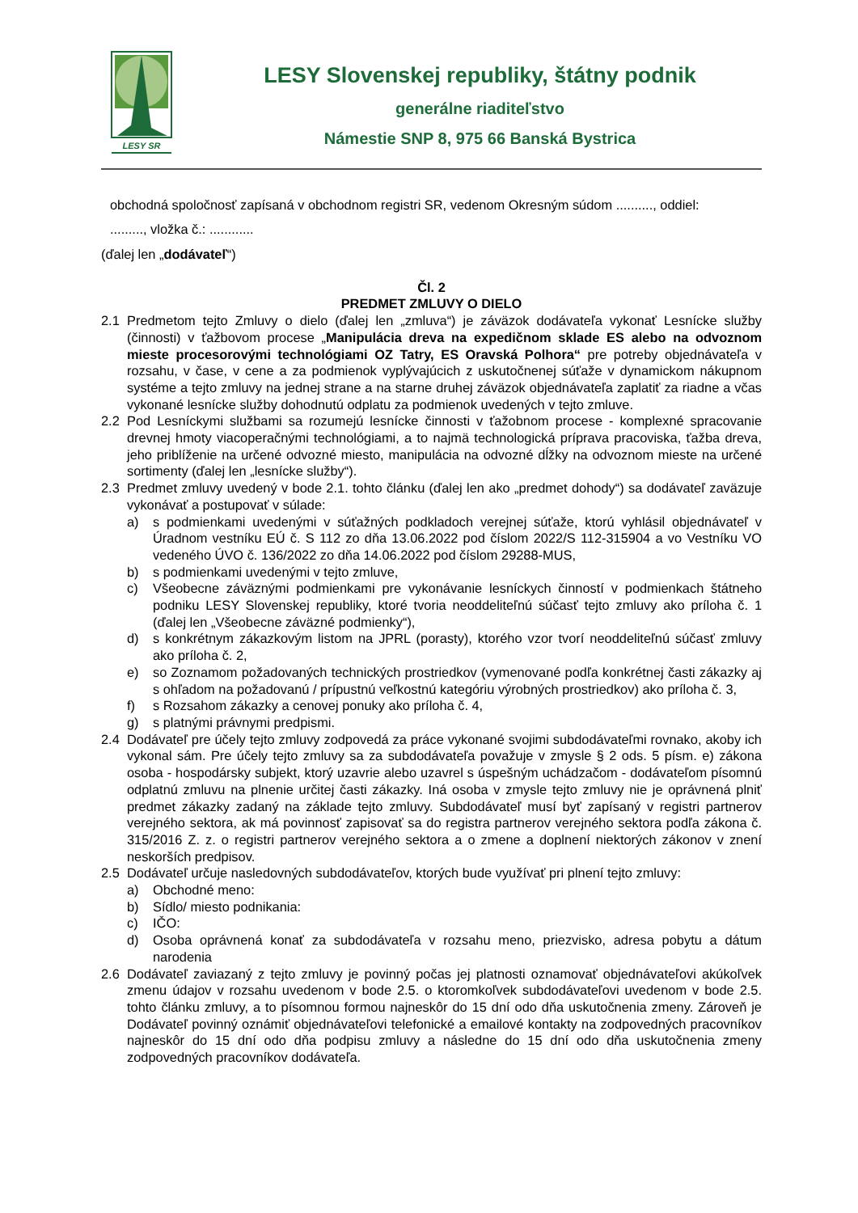LESY SR
LESY Slovenskej republiky, štátny podnik
generálne riaditeľstvo
Námestie SNP 8, 975 66 Banská Bystrica
obchodná spoločnosť zapísaná v obchodnom registri SR, vedenom Okresným súdom .........., oddiel:
........., vložka č.: ............
(ďalej len „dodávateľ“)
Čl. 2
PREDMET ZMLUVY O DIELO
2.1 Predmetom tejto Zmluvy o dielo (ďalej len „zmluva“) je záväzok dodávateľa vykonať Lesnícke služby (činnosti) v ťažbovom procese „Manipulácia dreva na expedičnom sklade ES alebo na odvoznom mieste procesorovými technológiami OZ Tatry, ES Oravská Polhora“ pre potreby objednávateľa v rozsahu, v čase, v cene a za podmienok vyplývajúcich z uskutočnenej súťaže v dynamickom nákupnom systéme a tejto zmluvy na jednej strane a na starne druhej záväzok objednávateľa zaplatiť za riadne a včas vykonané lesnícke služby dohodnutú odplatu za podmienok uvedených v tejto zmluve.
2.2 Pod Lesníckymi službami sa rozumejú lesnícke činnosti v ťažobnom procese - komplexné spracovanie drevnej hmoty viacoperačnými technológiami, a to najmä technologická príprava pracoviska, ťažba dreva, jeho priblíženie na určené odvozné miesto, manipulácia na odvozné dĺžky na odvoznom mieste na určené sortimenty (ďalej len „lesnícke služby“).
2.3 Predmet zmluvy uvedený v bode 2.1. tohto článku (ďalej len ako „predmet dohody“) sa dodávateľ zaväzuje vykonávať a postupovať v súlade:
a) s podmienkami uvedenými v súťažných podkladoch verejnej súťaže, ktorú vyhlásil objednávateľ v Úradnom vestníku EÚ č. S 112 zo dňa 13.06.2022 pod číslom 2022/S 112-315904 a vo Vestníku VO vedeného ÚVO č. 136/2022 zo dňa 14.06.2022 pod číslom 29288-MUS,
b) s podmienkami uvedenými v tejto zmluve,
c) Všeobecne záväznými podmienkami pre vykonávanie lesníckych činností v podmienkach štátneho podniku LESY Slovenskej republiky, ktoré tvoria neoddeliteľnú súčasť tejto zmluvy ako príloha č. 1 (ďalej len „Všeobecne záväzné podmienky“),
d) s konkrétnym zákazkovým listom na JPRL (porasty), ktorého vzor tvorí neoddeliteľnú súčasť zmluvy ako príloha č. 2,
e) so Zoznamom požadovaných technických prostriedkov (vymenované podľa konkrétnej časti zákazky aj s ohľadom na požadovanú / prípustnú veľkostnú kategóriu výrobných prostriedkov) ako príloha č. 3,
f) s Rozsahom zákazky a cenovej ponuky ako príloha č. 4,
g) s platnými právnymi predpismi.
2.4 Dodávateľ pre účely tejto zmluvy zodpovedá za práce vykonané svojimi subdodávateľmi rovnako, akoby ich vykonal sám. Pre účely tejto zmluvy sa za subdodávateľa považuje v zmysle § 2 ods. 5 písm. e) zákona osoba - hospodársky subjekt, ktorý uzavrie alebo uzavrel s úspešným uchádzačom - dodávateľom písomnú odplatnú zmluvu na plnenie určitej časti zákazky. Iná osoba v zmysle tejto zmluvy nie je oprávnená plniť predmet zákazky zadaný na základe tejto zmluvy. Subdodávateľ musí byť zapísaný v registri partnerov verejného sektora, ak má povinnosť zapisovať sa do registra partnerov verejného sektora podľa zákona č. 315/2016 Z. z. o registri partnerov verejného sektora a o zmene a doplnení niektorých zákonov v znení neskorších predpisov.
2.5 Dodávateľ určuje nasledovných subdodávateľov, ktorých bude využívať pri plnení tejto zmluvy:
a) Obchodné meno:
b) Sídlo/ miesto podnikania:
c) IČO:
d) Osoba oprávnená konať za subdodávateľa v rozsahu meno, priezvisko, adresa pobytu a dátum narodenia
2.6 Dodávateľ zaviazaný z tejto zmluvy je povinný počas jej platnosti oznamovať objednávateľovi akúkoľvek zmenu údajov v rozsahu uvedenom v bode 2.5. o ktoromkoľvek subdodávateľovi uvedenom v bode 2.5. tohto článku zmluvy, a to písomnou formou najneskôr do 15 dní odo dňa uskutočnenia zmeny. Zároveň je Dodávateľ povinný oznámiť objednávateľovi telefonické a emailové kontakty na zodpovedných pracovníkov najneskôr do 15 dní odo dňa podpisu zmluvy a následne do 15 dní odo dňa uskutočnenia zmeny zodpovedných pracovníkov dodávateľa.